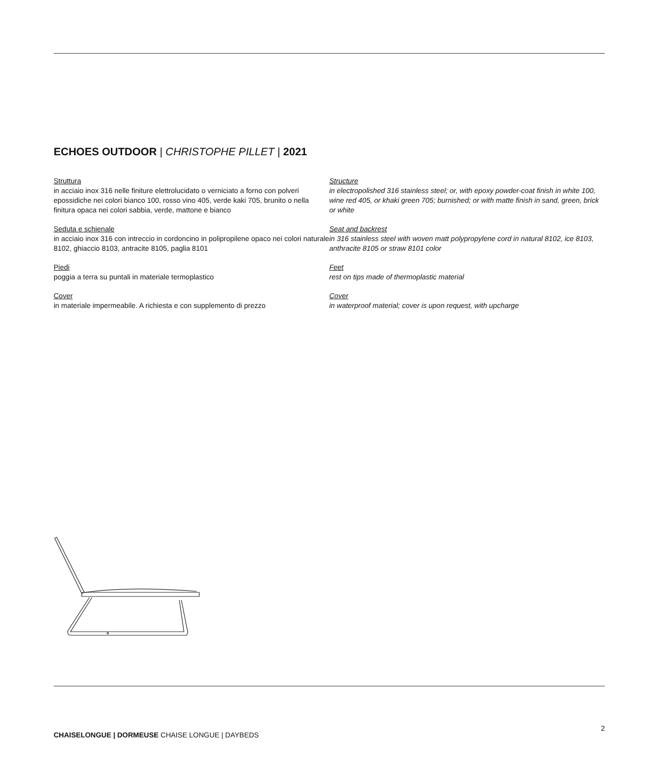ECHOES OUTDOOR | CHRISTOPHE PILLET | 2021
Struttura
in acciaio inox 316 nelle finiture elettrolucidato o verniciato a forno con polveri epossidiche nei colori bianco 100, rosso vino 405, verde kaki 705, brunito o nella finitura opaca nei colori sabbia, verde, mattone e bianco
Seduta e schienale
in acciaio inox 316 con intreccio in cordoncino in polipropilene opaco nei colori naturale 8102, ghiaccio 8103, antracite 8105, paglia 8101
Piedi
poggia a terra su puntali in materiale termoplastico
Cover
in materiale impermeabile. A richiesta e con supplemento di prezzo
Structure
in electropolished 316 stainless steel; or, with epoxy powder-coat finish in white 100, wine red 405, or khaki green 705; burnished; or with matte finish in sand, green, brick or white
Seat and backrest
in 316 stainless steel with woven matt polypropylene cord in natural 8102, ice 8103, anthracite 8105 or straw 8101 color
Feet
rest on tips made of thermoplastic material
Cover
in waterproof material; cover is upon request, with upcharge
CHAISELONGUE | DORMEUSE CHAISE LONGUE | DAYBEDS 2